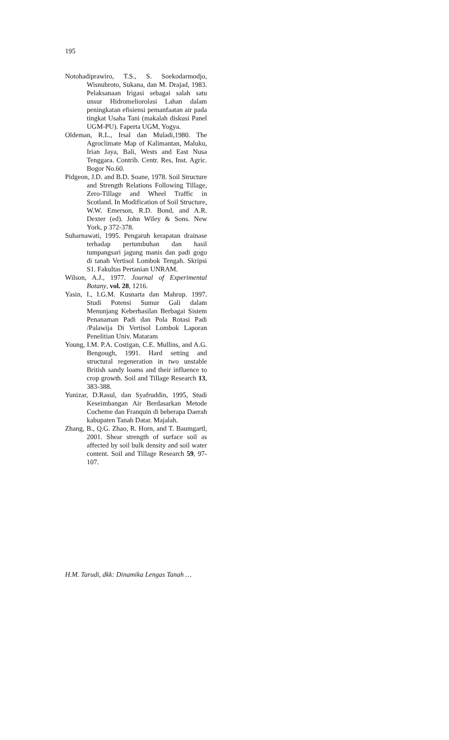195
Notohadiprawiro, T.S., S. Soekodarmodjo, Wisnubroto, Sukana, dan M. Drajad, 1983. Pelaksanaan Irigasi sebagai salah satu unsur Hidromeliorolasi Lahan dalam peningkatan efisiensi pemanfaatan air pada tingkat Usaha Tani (makalah diskusi Panel UGM-PU). Faperta UGM, Yogya.
Oldeman, R.L., Irsal dan Muladi,1980. The Agroclimate Map of Kalimantan, Maluku, Irian Jaya, Bali, Wests and East Nusa Tenggara. Contrib. Centr. Res, Inst. Agric. Bogor No.60.
Pidgeon, J.D. and B.D. Soane, 1978. Soil Structure and Strength Relations Following Tillage, Zero-Tillage and Wheel Traffic in Scotland. In Modification of Soil Structure, W.W. Emerson, R.D. Bond, and A.R. Dexter (ed). John Wiley & Sons. New York, p 372-378.
Suharnawati, 1995. Pengaruh kerapatan drainase terhadap pertumbuhan dan hasil tumpangsari jagung manis dan padi gogo di tanah Vertisol Lombok Tengah. Skripsi S1. Fakultas Pertanian UNRAM.
Wilson, A.J., 1977. Journal of Experimental Botany, vol. 28, 1216.
Yasin, I., I.G.M. Kusnarta dan Mahrup. 1997. Studi Potensi Sumur Gali dalam Menunjang Keberhasilan Berbagai Sistem Penanaman Padi dan Pola Rotasi Padi /Palawija Di Vertisol Lombok Laporan Penelitian Univ. Mataram
Young, I.M. P.A. Costigan, C.E. Mullins, and A.G. Bengough, 1991. Hard setting and structural regeneration in two unstable British sandy loams and their influence to crop growth. Soil and Tillage Research 13, 383-388.
Yunizar, D.Rasul, dan Syafruddin, 1995, Studi Keseimbangan Air Berdasarkan Metode Cocheme dan Franquin di beberapa Daerah kabupaten Tanah Datar. Majalah.
Zhang, B., Q.G. Zhao, R. Horn, and T. Baumgartl, 2001. Shear strength of surface soil as affected by soil bulk density and soil water content. Soil and Tillage Research 59, 97-107.
H.M. Tarudi, dkk: Dinamika Lengas Tanah …